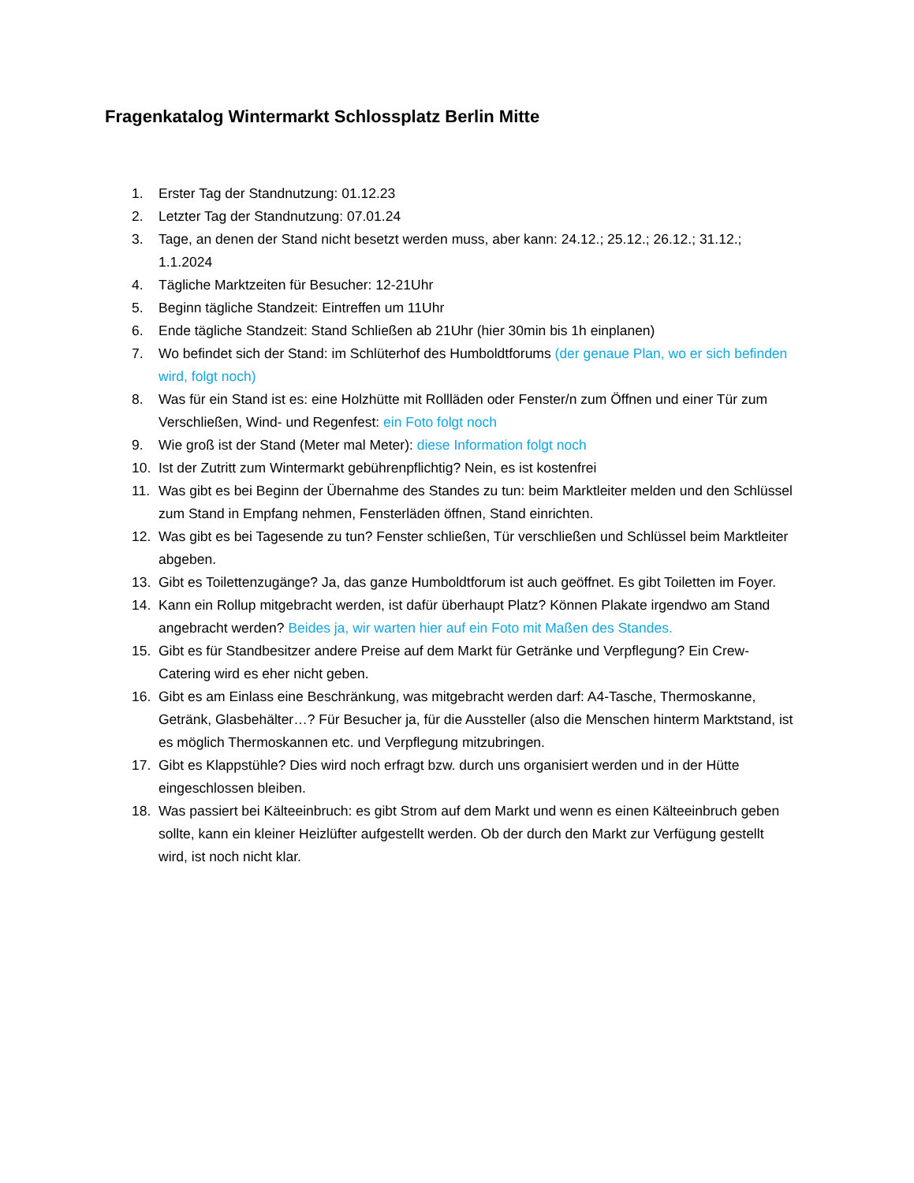Fragenkatalog Wintermarkt Schlossplatz Berlin Mitte
1. Erster Tag der Standnutzung: 01.12.23
2. Letzter Tag der Standnutzung: 07.01.24
3. Tage, an denen der Stand nicht besetzt werden muss, aber kann: 24.12.; 25.12.; 26.12.; 31.12.; 1.1.2024
4. Tägliche Marktzeiten für Besucher: 12-21Uhr
5. Beginn tägliche Standzeit: Eintreffen um 11Uhr
6. Ende tägliche Standzeit: Stand Schließen ab 21Uhr (hier 30min bis 1h einplanen)
7. Wo befindet sich der Stand: im Schlüterhof des Humboldtforums (der genaue Plan, wo er sich befinden wird, folgt noch)
8. Was für ein Stand ist es: eine Holzhütte mit Rollläden oder Fenster/n zum Öffnen und einer Tür zum Verschließen, Wind- und Regenfest: ein Foto folgt noch
9. Wie groß ist der Stand (Meter mal Meter): diese Information folgt noch
10. Ist der Zutritt zum Wintermarkt gebührenpflichtig? Nein, es ist kostenfrei
11. Was gibt es bei Beginn der Übernahme des Standes zu tun: beim Marktleiter melden und den Schlüssel zum Stand in Empfang nehmen, Fensterläden öffnen, Stand einrichten.
12. Was gibt es bei Tagesende zu tun? Fenster schließen, Tür verschließen und Schlüssel beim Marktleiter abgeben.
13. Gibt es Toilettenzugänge? Ja, das ganze Humboldtforum ist auch geöffnet. Es gibt Toiletten im Foyer.
14. Kann ein Rollup mitgebracht werden, ist dafür überhaupt Platz? Können Plakate irgendwo am Stand angebracht werden? Beides ja, wir warten hier auf ein Foto mit Maßen des Standes.
15. Gibt es für Standbesitzer andere Preise auf dem Markt für Getränke und Verpflegung? Ein Crew-Catering wird es eher nicht geben.
16. Gibt es am Einlass eine Beschränkung, was mitgebracht werden darf: A4-Tasche, Thermoskanne, Getränk, Glasbehälter…? Für Besucher ja, für die Aussteller (also die Menschen hinterm Marktstand, ist es möglich Thermoskannen etc. und Verpflegung mitzubringen.
17. Gibt es Klappstühle? Dies wird noch erfragt bzw. durch uns organisiert werden und in der Hütte eingeschlossen bleiben.
18. Was passiert bei Kälteeinbruch: es gibt Strom auf dem Markt und wenn es einen Kälteeinbruch geben sollte, kann ein kleiner Heizlüfter aufgestellt werden. Ob der durch den Markt zur Verfügung gestellt wird, ist noch nicht klar.